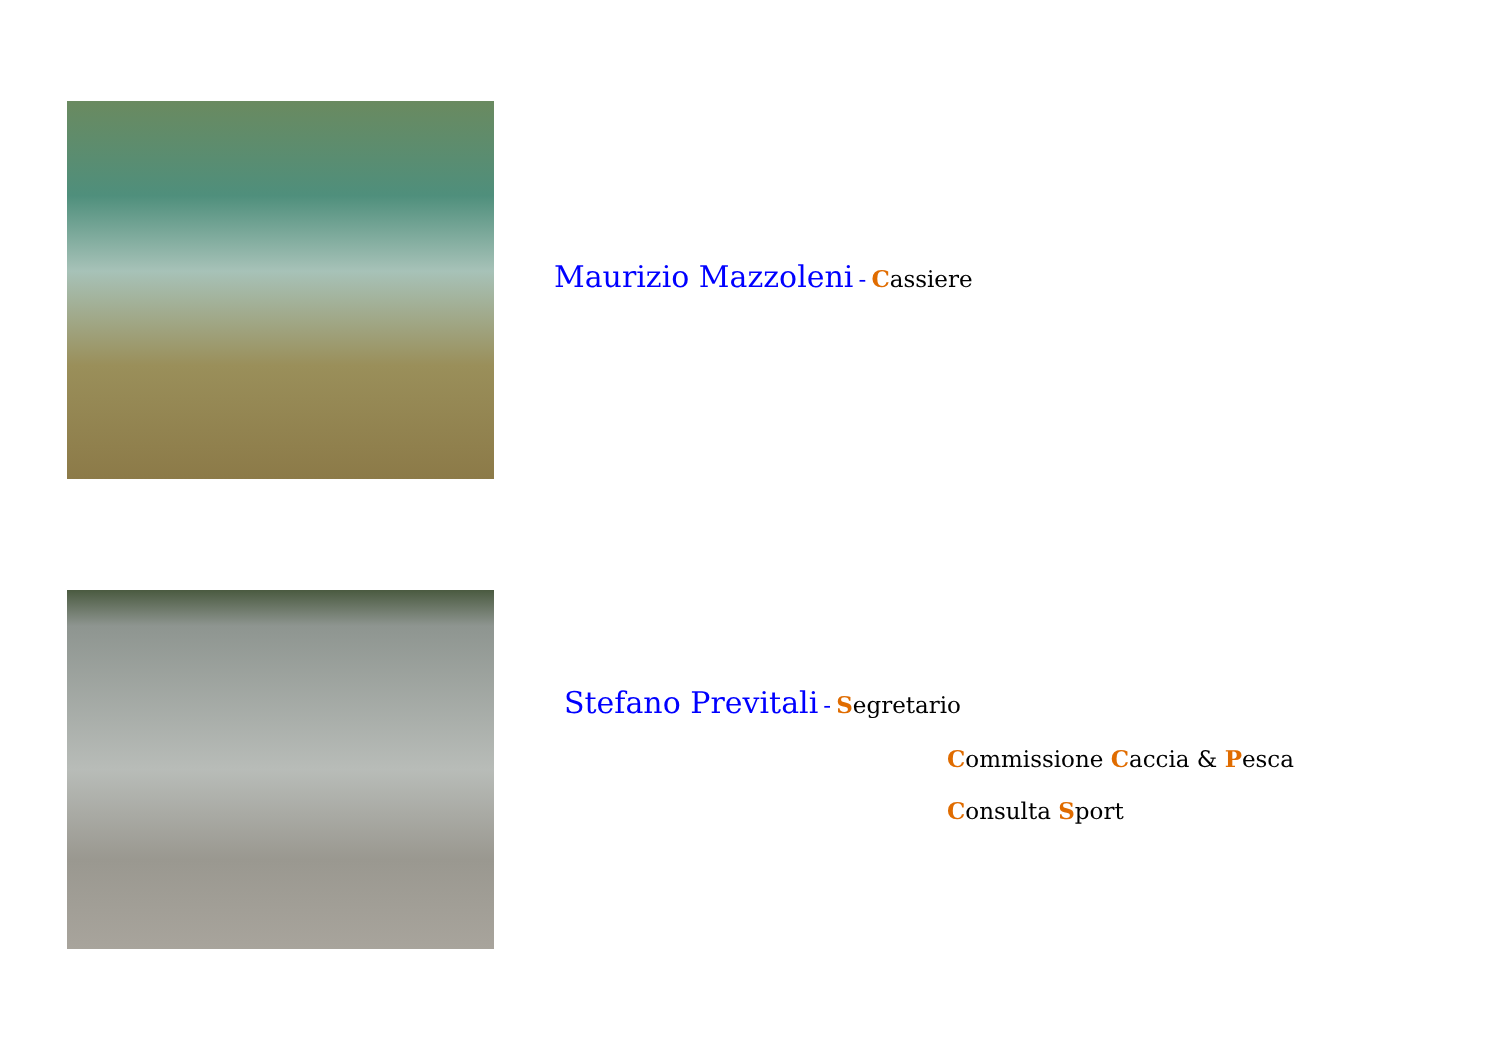Maurizio Mazzoleni - Cassiere
Stefano Previtali - Segretario
Commissione Caccia & Pesca
Consulta Sport